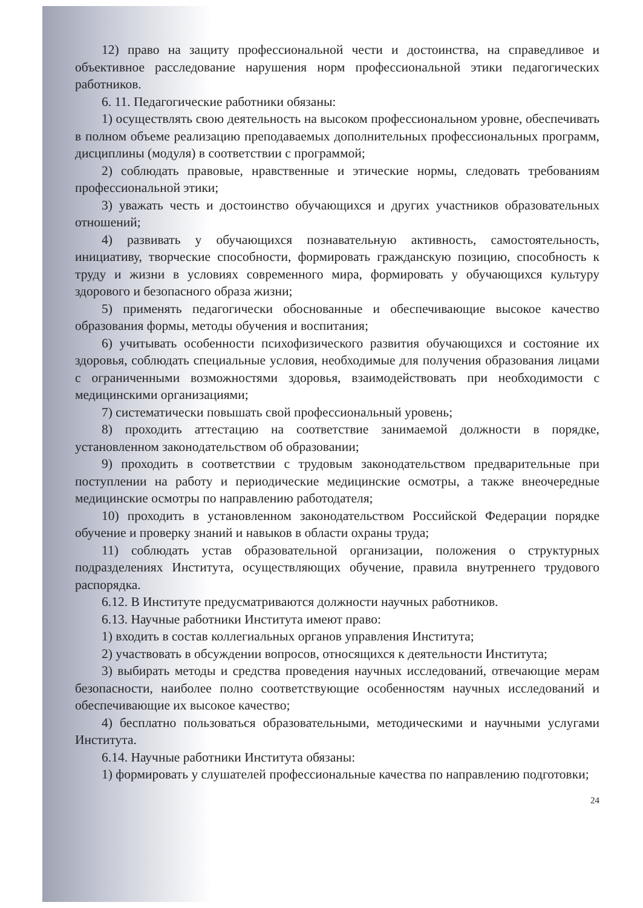12) право на защиту профессиональной чести и достоинства, на справедливое и объективное расследование нарушения норм профессиональной этики педагогических работников.
6. 11. Педагогические работники обязаны:
1) осуществлять свою деятельность на высоком профессиональном уровне, обеспечивать в полном объеме реализацию преподаваемых дополнительных профессиональных программ, дисциплины (модуля) в соответствии с программой;
2) соблюдать правовые, нравственные и этические нормы, следовать требованиям профессиональной этики;
3) уважать честь и достоинство обучающихся и других участников образовательных отношений;
4) развивать у обучающихся познавательную активность, самостоятельность, инициативу, творческие способности, формировать гражданскую позицию, способность к труду и жизни в условиях современного мира, формировать у обучающихся культуру здорового и безопасного образа жизни;
5) применять педагогически обоснованные и обеспечивающие высокое качество образования формы, методы обучения и воспитания;
6) учитывать особенности психофизического развития обучающихся и состояние их здоровья, соблюдать специальные условия, необходимые для получения образования лицами с ограниченными возможностями здоровья, взаимодействовать при необходимости с медицинскими организациями;
7) систематически повышать свой профессиональный уровень;
8) проходить аттестацию на соответствие занимаемой должности в порядке, установленном законодательством об образовании;
9) проходить в соответствии с трудовым законодательством предварительные при поступлении на работу и периодические медицинские осмотры, а также внеочередные медицинские осмотры по направлению работодателя;
10) проходить в установленном законодательством Российской Федерации порядке обучение и проверку знаний и навыков в области охраны труда;
11) соблюдать устав образовательной организации, положения о структурных подразделениях Института, осуществляющих обучение, правила внутреннего трудового распорядка.
6.12. В Институте предусматриваются должности научных работников.
6.13. Научные работники Института имеют право:
1) входить в состав коллегиальных органов управления Института;
2) участвовать в обсуждении вопросов, относящихся к деятельности Института;
3) выбирать методы и средства проведения научных исследований, отвечающие мерам безопасности, наиболее полно соответствующие особенностям научных исследований и обеспечивающие их высокое качество;
4) бесплатно пользоваться образовательными, методическими и научными услугами Института.
6.14. Научные работники Института обязаны:
1) формировать у слушателей профессиональные качества по направлению подготовки;
24